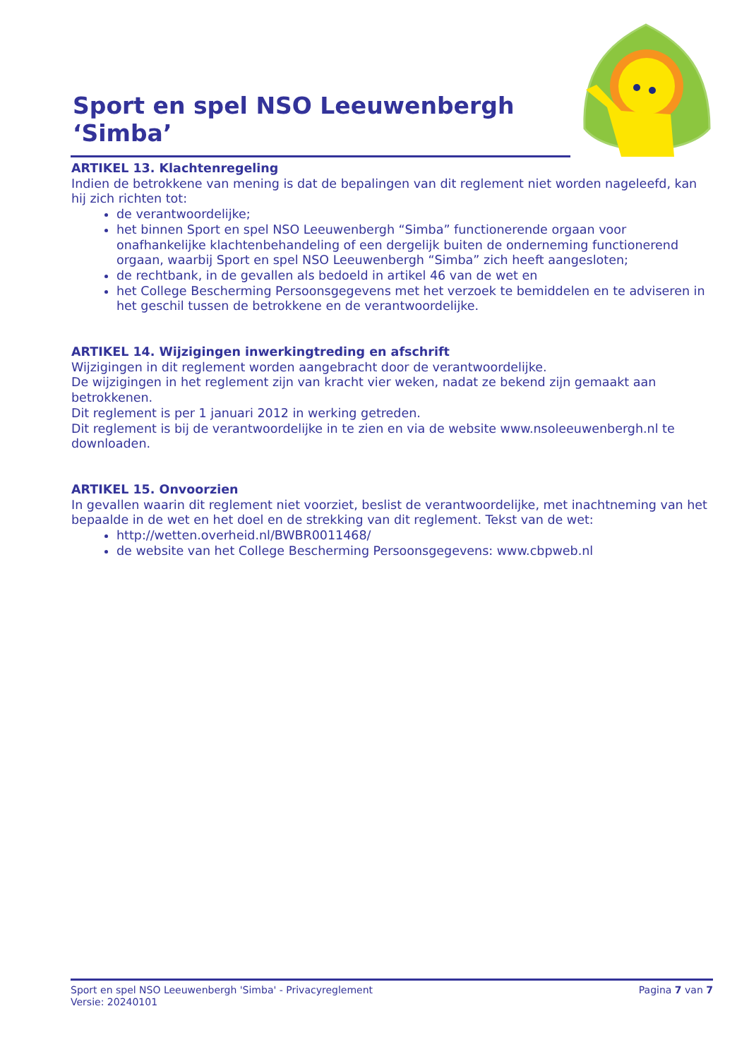Sport en spel NSO Leeuwenbergh ‘Simba’
ARTIKEL 13. Klachtenregeling
Indien de betrokkene van mening is dat de bepalingen van dit reglement niet worden nageleefd, kan hij zich richten tot:
de verantwoordelijke;
het binnen Sport en spel NSO Leeuwenbergh “Simba” functionerende orgaan voor onafhankelijke klachtenbehandeling of een dergelijk buiten de onderneming functionerend orgaan, waarbij Sport en spel NSO Leeuwenbergh “Simba” zich heeft aangesloten;
de rechtbank, in de gevallen als bedoeld in artikel 46 van de wet en
het College Bescherming Persoonsgegevens met het verzoek te bemiddelen en te adviseren in het geschil tussen de betrokkene en de verantwoordelijke.
ARTIKEL 14. Wijzigingen inwerkingtreding en afschrift
Wijzigingen in dit reglement worden aangebracht door de verantwoordelijke.
De wijzigingen in het reglement zijn van kracht vier weken, nadat ze bekend zijn gemaakt aan betrokkenen.
Dit reglement is per 1 januari 2012 in werking getreden.
Dit reglement is bij de verantwoordelijke in te zien en via de website www.nsoleeuwenbergh.nl te downloaden.
ARTIKEL 15. Onvoorzien
In gevallen waarin dit reglement niet voorziet, beslist de verantwoordelijke, met inachtneming van het bepaalde in de wet en het doel en de strekking van dit reglement. Tekst van de wet:
http://wetten.overheid.nl/BWBR0011468/
de website van het College Bescherming Persoonsgegevens: www.cbpweb.nl
Sport en spel NSO Leeuwenbergh 'Simba' - Privacyreglement
Versie: 20240101
Pagina 7 van 7